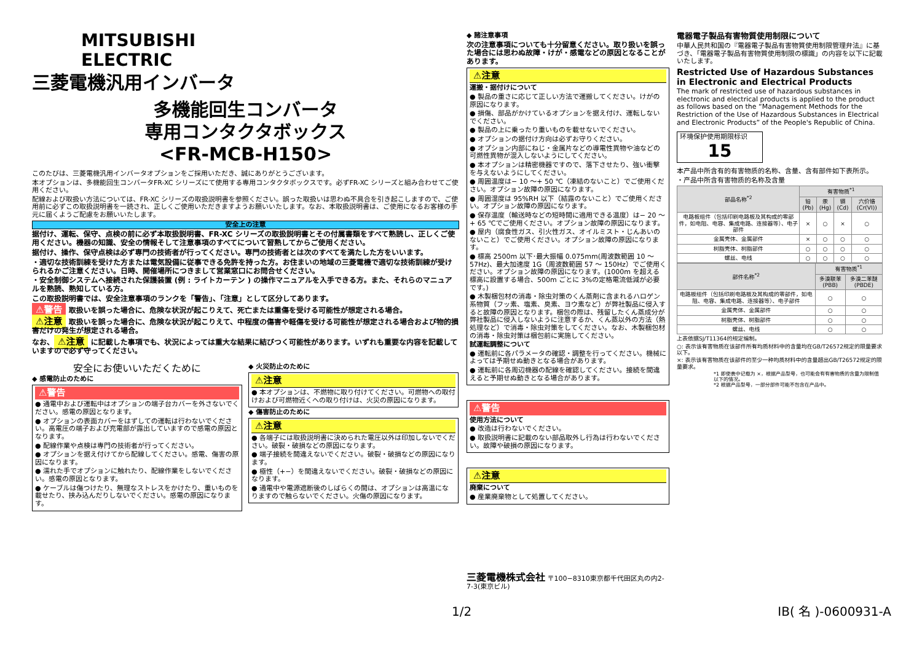MITSUBISHI
ELECTRIC
三菱電機汎用インバータ
多機能回生コンバータ
専用コンタクタボックス
<FR-MCB-H150>
このたびは、三菱電機汎用インバータオプションをご採用いただき、誠にありがとうございます。
本オプションは、多機能回生コンバータFR-XC シリーズにて使用する専用コンタクタボックスです。必ずFR-XC シリーズと組み合わせてご使用ください。
配線および取扱い方法については、FR-XC シリーズの取扱説明書を参照ください。誤った取扱いは思わぬ不具合を引き起こしますので、ご使用前に必ずこの取扱説明書を一読され、正しくご使用いただきますようお願いいたします。なお、本取扱説明書は、ご使用になるお客様の手元に届くようご配慮をお願いいたします。
安全上の注意
据付け、運転、保守、点検の前に必ず本取扱説明書、FR-XC シリーズの取扱説明書とその付属書類をすべて熟読し、正しくご使用ください。機器の知識、安全の情報そして注意事項のすべてについて習熟してからご使用ください。
据付け、操作、保守点検は必ず専門の技術者が行ってください。専門の技術者とは次のすべてを満たした方をいいます。
・適切な技術訓練を受けた方または電気設備に従事できる免許を持った方。お住まいの地域の三菱電機で適切な技術訓練が受けられるかご注意ください。日時、開催場所につきまして営業窓口にお問合せください。
・安全制御システムへ接続された保護装置 (例 : ライトカーテン ) の操作マニュアルを入手できる方。また、それらのマニュアルを熟読、熟知している方。
この取扱説明書では、安全注意事項のランクを「警告」、「注意」として区分してあります。
⚠警告 取扱いを誤った場合に、危険な状況が起こりえて、死亡または重傷を受ける可能性が想定される場合。
⚠注意 取扱いを誤った場合に、危険な状況が起こりえて、中程度の傷害や軽傷を受ける可能性が想定される場合および物的損害だけの発生が想定される場合。
なお、 ⚠注意 に記載した事項でも、状況によっては重大な結果に結びつく可能性があります。いずれも重要な内容を記載していますので必ず守ってください。
安全にお使いいただくために
◆ 感電防止のために
⚠警告
● 通電中および運転中はオプションの端子台カバーを外さないでください。感電の原因となります。
● オプションの表面カバーをはずしての運転は行わないでください。高電圧の端子および充電部が露出していますので感電の原因となります。
● 配線作業や点検は専門の技術者が行ってください。
● オプションを据え付けてから配線してください。感電、傷害の原因になります。
● 濡れた手でオプションに触れたり、配線作業をしないでください。感電の原因となります。
● ケーブルは傷つけたり、無理なストレスをかけたり、重いものを載せたり、挟み込んだりしないでください。感電の原因になります。
◆ 火災防止のために
⚠注意
● 本オプションは、不燃物に取り付けてください。可燃物への取付けおよび可燃物近くへの取り付けは、火災の原因になります。
◆ 傷害防止のために
⚠注意
● 各端子には取扱説明書に決められた電圧以外は印加しないでください。破裂・破損などの原因になります。
● 端子接続を間違えないでください。破裂・破損などの原因になります。
● 極性（+−）を間違えないでください。破裂・破損などの原因になります。
● 通電中や電源遮断後のしばらくの間は、オプションは高温になりますので触らないでください。火傷の原因になります。
◆ 諸注意事項
次の注意事項についても十分留意ください。取り扱いを誤った場合には思わぬ故障・けが・感電などの原因となることがあります。
⚠注意
運搬・据付けについて
● 製品の重さに応じて正しい方法で運搬してください。けがの原因になります。
● 損傷、部品がかけているオプションを据え付け、運転しないでください。
● 製品の上に乗ったり重いものを載せないでください。
● オプションの据付け方向は必ずお守りください。
● オプション内部にねじ・金属片などの導電性異物や油などの可燃性異物が混入しないようにしてください。
● 本オプションは精密機器ですので、落下させたり、強い衝撃を与えないようにしてください。
● 周囲温度は− 10 〜+ 50 ℃（凍結のないこと）でご使用ください。オプション故障の原因になります。
● 周囲湿度は 95%RH 以下（結露のないこと）でご使用ください。オプション故障の原因になります。
● 保存温度（輸送時などの短時間に適用できる温度）は− 20 〜+ 65 ℃でご使用ください。オプション故障の原因になります。
● 屋内（腐食性ガス、引火性ガス、オイルミスト・じんあいのないこと）でご使用ください。オプション故障の原因になります。
● 標高 2500m 以下･最大振幅 0.075mm(周波数範囲 10 〜 57Hz)、最大加速度 1G（周波数範囲 57 〜 150Hz）でご使用ください。オプション故障の原因になります。(1000m を超える標高に設置する場合、500m ごとに 3%の定格電流低減が必要です。)
● 木製梱包材の消毒・除虫対策のくん蒸剤に含まれるハロゲン系物質（フッ素、塩素、臭素、ヨウ素など）が弊社製品に侵入すると故障の原因となります。梱包の際は、残留したくん蒸成分が弊社製品に侵入しないように注意するか、くん蒸以外の方法（熱処理など）で消毒・除虫対策をしてください。なお、木製梱包材の消毒・除虫対策は梱包前に実施してください。
試運転調整について
● 運転前に各パラメータの確認・調整を行ってください。機械によっては予期せぬ動きとなる場合があります。
● 運転前に各周辺機器の配線を確認してください。接続を間違えると予期せぬ動きとなる場合があります。
⚠警告
使用方法について
● 改造は行わないでください。
● 取扱説明書に記載のない部品取外し行為は行わないでください。故障や破損の原因になります。
⚠注意
廃棄について
● 産業廃棄物として処置してください。
三菱電機株式会社 〒100−8310東京都千代田区丸の内2-7-3(東京ビル)
電器電子製品有害物質使用制限について
中華人民共和国の『電器電子製品有害物質使用制限管理弁法』に基づき、「電器電子製品有害物質使用制限の標識」の内容を以下に記載いたします。
Restricted Use of Hazardous Substances in Electronic and Electrical Products
The mark of restricted use of hazardous substances in electronic and electrical products is applied to the product as follows based on the “Management Methods for the Restriction of the Use of Hazardous Substances in Electrical and Electronic Products” of the People's Republic of China.
环境保护使用期限标识
15
本产品中所含有的有害物质的名称、含量、含有部件如下表所示。
・产品中所含有害物质的名称及含量
| 部品名称<sup>*2</sup> | 有害物质<sup>*1</sup> | | | |
| --- | --- | --- | --- | --- |
| | 铅(Pb) | 汞(Hg) | 镉(Cd) | 六价铬(Cr(VI)) |
| 电路板组件（包括印刷电路板及其构成的零部件，如电阻、电容、集成电路、连接器等）、电子部件 | × | ○ | × | ○ |
| 金属壳体、金属部件 | × | ○ | ○ | ○ |
| 树脂壳体、树脂部件 | ○ | ○ | ○ | ○ |
| 螺丝、电线 | ○ | ○ | ○ | ○ |
| 部件名称<sup>*2</sup> | 有害物质<sup>*1</sup> | |
| --- | --- | --- |
| | 多溴联苯(PBB) | 多溴二苯醚(PBDE) |
| 电路板组件（包括印刷电路板及其构成的零部件，如电阻、电容、集成电路、连接器等）、电子部件 | ○ | ○ |
| 金属壳体、金属部件 | ○ | ○ |
| 树脂壳体、树脂部件 | ○ | ○ |
| 螺丝、电线 | ○ | ○ |
上表依据SJ/T11364的规定编制。
○: 表示该有害物质在该部件所有均质材料中的含量均在GB/T26572规定的限量要求以下。
×: 表示该有害物质在该部件的至少一种均质材料中的含量超出GB/T26572规定的限量要求。
*1 即使表中记载为 ×，根据产品型号，也可能会有有害物质的含量为限制值以下的情况。
*2 根据产品型号，一部分部件可能不包含在产品中。
1/2 IB( 名 )-0600931-A